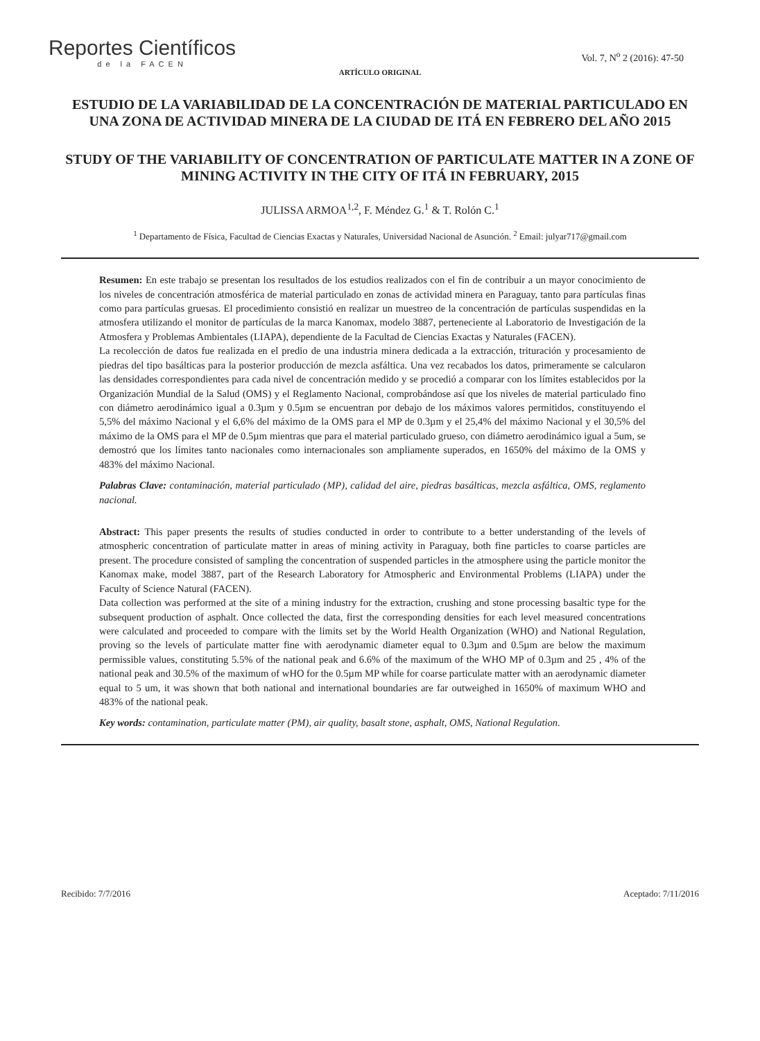Reportes Científicos
de la FACEN
Vol. 7, N<sup>o</sup> 2 (2016): 47-50
ARTÍCULO ORIGINAL
ESTUDIO DE LA VARIABILIDAD DE LA CONCENTRACIÓN DE MATERIAL PARTICULADO EN UNA ZONA DE ACTIVIDAD MINERA DE LA CIUDAD DE ITÁ EN FEBRERO DEL AÑO 2015
STUDY OF THE VARIABILITY OF CONCENTRATION OF PARTICULATE MATTER IN A ZONE OF MINING ACTIVITY IN THE CITY OF ITÁ IN FEBRUARY, 2015
JULISSA ARMOA<sup>1,2</sup>, F. Méndez G.<sup>1</sup> & T. Rolón C.<sup>1</sup>
<sup>1</sup> Departamento de Física, Facultad de Ciencias Exactas y Naturales, Universidad Nacional de Asunción. <sup>2</sup> Email: julyar717@gmail.com
Resumen: En este trabajo se presentan los resultados de los estudios realizados con el fin de contribuir a un mayor conocimiento de los niveles de concentración atmosférica de material particulado en zonas de actividad minera en Paraguay, tanto para partículas finas como para partículas gruesas. El procedimiento consistió en realizar un muestreo de la concentración de partículas suspendidas en la atmosfera utilizando el monitor de partículas de la marca Kanomax, modelo 3887, perteneciente al Laboratorio de Investigación de la Atmosfera y Problemas Ambientales (LIAPA), dependiente de la Facultad de Ciencias Exactas y Naturales (FACEN).
La recolección de datos fue realizada en el predio de una industria minera dedicada a la extracción, trituración y procesamiento de piedras del tipo basálticas para la posterior producción de mezcla asfáltica. Una vez recabados los datos, primeramente se calcularon las densidades correspondientes para cada nivel de concentración medido y se procedió a comparar con los límites establecidos por la Organización Mundial de la Salud (OMS) y el Reglamento Nacional, comprobándose así que los niveles de material particulado fino con diámetro aerodinámico igual a 0.3µm y 0.5µm se encuentran por debajo de los máximos valores permitidos, constituyendo el 5,5% del máximo Nacional y el 6,6% del máximo de la OMS para el MP de 0.3µm y el 25,4% del máximo Nacional y el 30,5% del máximo de la OMS para el MP de 0.5µm mientras que para el material particulado grueso, con diámetro aerodinámico igual a 5um, se demostró que los límites tanto nacionales como internacionales son ampliamente superados, en 1650% del máximo de la OMS y 483% del máximo Nacional.
Palabras Clave: contaminación, material particulado (MP), calidad del aire, piedras basálticas, mezcla asfáltica, OMS, reglamento nacional.
Abstract: This paper presents the results of studies conducted in order to contribute to a better understanding of the levels of atmospheric concentration of particulate matter in areas of mining activity in Paraguay, both fine particles to coarse particles are present. The procedure consisted of sampling the concentration of suspended particles in the atmosphere using the particle monitor the Kanomax make, model 3887, part of the Research Laboratory for Atmospheric and Environmental Problems (LIAPA) under the Faculty of Science Natural (FACEN).
Data collection was performed at the site of a mining industry for the extraction, crushing and stone processing basaltic type for the subsequent production of asphalt. Once collected the data, first the corresponding densities for each level measured concentrations were calculated and proceeded to compare with the limits set by the World Health Organization (WHO) and National Regulation, proving so the levels of particulate matter fine with aerodynamic diameter equal to 0.3µm and 0.5µm are below the maximum permissible values, constituting 5.5% of the national peak and 6.6% of the maximum of the WHO MP of 0.3µm and 25 , 4% of the national peak and 30.5% of the maximum of wHO for the 0.5µm MP while for coarse particulate matter with an aerodynamic diameter equal to 5 um, it was shown that both national and international boundaries are far outweighed in 1650% of maximum WHO and 483% of the national peak.
Key words: contamination, particulate matter (PM), air quality, basalt stone, asphalt, OMS, National Regulation.
Recibido: 7/7/2016 Aceptado: 7/11/2016